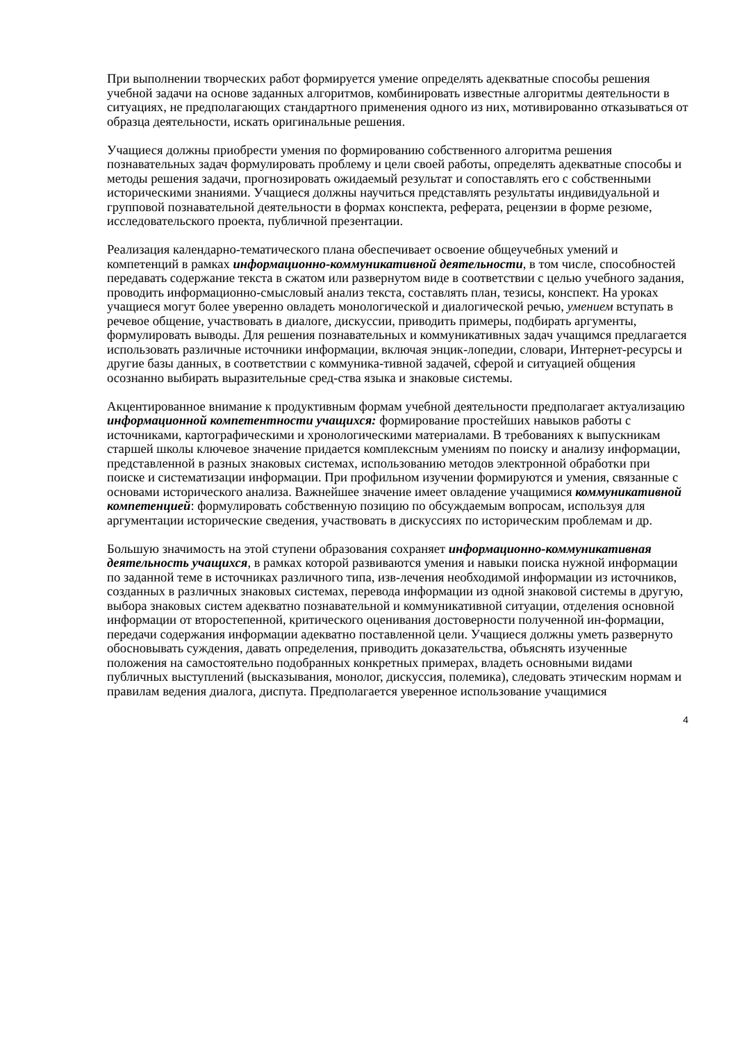При выполнении творческих работ формируется умение определять адекватные способы решения учебной задачи на основе заданных алгоритмов, комбинировать известные алгоритмы деятельности в ситуациях, не предполагающих стандартного применения одного из них, мотивированно отказываться от образца деятельности, искать оригинальные решения.
Учащиеся должны приобрести умения по формированию собственного алгоритма решения познавательных задач формулировать проблему и цели своей работы, определять адекватные способы и методы решения задачи, прогнозировать ожидаемый результат и сопоставлять его с собственными историческими знаниями. Учащиеся должны научиться представлять результаты индивидуальной и групповой познавательной деятельности в формах конспекта, реферата, рецензии в форме резюме, исследовательского проекта, публичной презентации.
Реализация календарно-тематического плана обеспечивает освоение общеучебных умений и компетенций в рамках информационно-коммуникативной деятельности, в том числе, способностей передавать содержание текста в сжатом или развернутом виде в соответствии с целью учебного задания, проводить информационно-смысловый анализ текста, составлять план, тезисы, конспект. На уроках учащиеся могут более уверенно овладеть монологической и диалогической речью, умением вступать в речевое общение, участвовать в диалоге, дискуссии, приводить примеры, подбирать аргументы, формулировать выводы. Для решения познавательных и коммуникативных задач учащимся предлагается использовать различные источники информации, включая энцик-лопедии, словари, Интернет-ресурсы и другие базы данных, в соответствии с коммуника-тивной задачей, сферой и ситуацией общения осознанно выбирать выразительные сред-ства языка и знаковые системы.
Акцентированное внимание к продуктивным формам учебной деятельности предполагает актуализацию информационной компетентности учащихся: формирование простейших навыков работы с источниками, картографическими и хронологическими материалами. В требованиях к выпускникам старшей школы ключевое значение придается комплексным умениям по поиску и анализу информации, представленной в разных знаковых системах, использованию методов электронной обработки при поиске и систематизации информации. При профильном изучении формируются и умения, связанные с основами исторического анализа. Важнейшее значение имеет овладение учащимися коммуникативной компетенцией: формулировать собственную позицию по обсуждаемым вопросам, используя для аргументации исторические сведения, участвовать в дискуссиях по историческим проблемам и др.
Большую значимость на этой ступени образования сохраняет информационно-коммуникативная деятельность учащихся, в рамках которой развиваются умения и навыки поиска нужной информации по заданной теме в источниках различного типа, изв-лечения необходимой информации из источников, созданных в различных знаковых системах, перевода информации из одной знаковой системы в другую, выбора знаковых систем адекватно познавательной и коммуникативной ситуации, отделения основной информации от второстепенной, критического оценивания достоверности полученной ин-формации, передачи содержания информации адекватно поставленной цели. Учащиеся должны уметь развернуто обосновывать суждения, давать определения, приводить доказательства, объяснять изученные положения на самостоятельно подобранных конкретных примерах, владеть основными видами публичных выступлений (высказывания, монолог, дискуссия, полемика), следовать этическим нормам и правилам ведения диалога, диспута. Предполагается уверенное использование учащимися
4